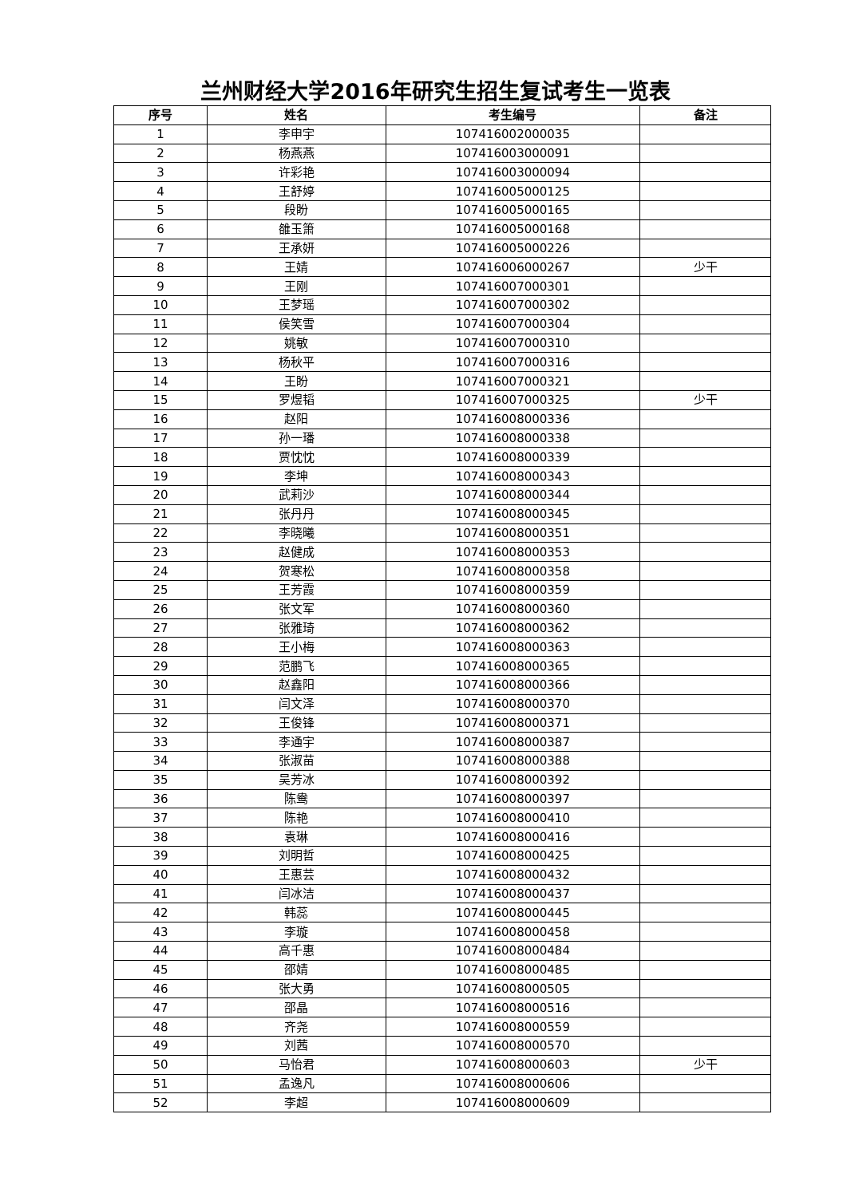兰州财经大学2016年研究生招生复试考生一览表
| 序号 | 姓名 | 考生编号 | 备注 |
| --- | --- | --- | --- |
| 1 | 李申宇 | 107416002000035 | |
| 2 | 杨燕燕 | 107416003000091 | |
| 3 | 许彩艳 | 107416003000094 | |
| 4 | 王舒婷 | 107416005000125 | |
| 5 | 段盼 | 107416005000165 | |
| 6 | 雒玉箫 | 107416005000168 | |
| 7 | 王承妍 | 107416005000226 | |
| 8 | 王婧 | 107416006000267 | 少干 |
| 9 | 王刚 | 107416007000301 | |
| 10 | 王梦瑶 | 107416007000302 | |
| 11 | 侯笑雪 | 107416007000304 | |
| 12 | 姚敏 | 107416007000310 | |
| 13 | 杨秋平 | 107416007000316 | |
| 14 | 王盼 | 107416007000321 | |
| 15 | 罗煜韬 | 107416007000325 | 少干 |
| 16 | 赵阳 | 107416008000336 | |
| 17 | 孙一璠 | 107416008000338 | |
| 18 | 贾忱忱 | 107416008000339 | |
| 19 | 李坤 | 107416008000343 | |
| 20 | 武莉沙 | 107416008000344 | |
| 21 | 张丹丹 | 107416008000345 | |
| 22 | 李晓曦 | 107416008000351 | |
| 23 | 赵健成 | 107416008000353 | |
| 24 | 贺寒松 | 107416008000358 | |
| 25 | 王芳霞 | 107416008000359 | |
| 26 | 张文军 | 107416008000360 | |
| 27 | 张雅琦 | 107416008000362 | |
| 28 | 王小梅 | 107416008000363 | |
| 29 | 范鹏飞 | 107416008000365 | |
| 30 | 赵鑫阳 | 107416008000366 | |
| 31 | 闫文泽 | 107416008000370 | |
| 32 | 王俊锋 | 107416008000371 | |
| 33 | 李通宇 | 107416008000387 | |
| 34 | 张淑苗 | 107416008000388 | |
| 35 | 吴芳冰 | 107416008000392 | |
| 36 | 陈鸯 | 107416008000397 | |
| 37 | 陈艳 | 107416008000410 | |
| 38 | 袁琳 | 107416008000416 | |
| 39 | 刘明哲 | 107416008000425 | |
| 40 | 王惠芸 | 107416008000432 | |
| 41 | 闫冰洁 | 107416008000437 | |
| 42 | 韩蕊 | 107416008000445 | |
| 43 | 李璇 | 107416008000458 | |
| 44 | 高千惠 | 107416008000484 | |
| 45 | 邵婧 | 107416008000485 | |
| 46 | 张大勇 | 107416008000505 | |
| 47 | 邵晶 | 107416008000516 | |
| 48 | 齐尧 | 107416008000559 | |
| 49 | 刘茜 | 107416008000570 | |
| 50 | 马怡君 | 107416008000603 | 少干 |
| 51 | 孟逸凡 | 107416008000606 | |
| 52 | 李超 | 107416008000609 | |